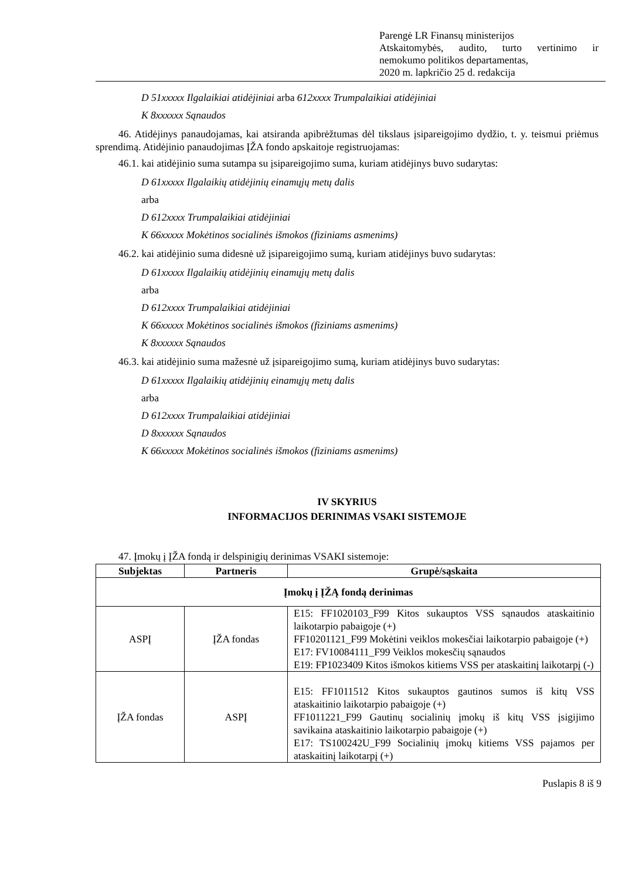Parengė LR Finansų ministerijos
Atskaitomybės, audito, turto vertinimo ir
nemokumo politikos departamentas,
2020 m. lapkričio 25 d. redakcija
D 51xxxxx Ilgalaikiai atidėjiniai arba 612xxxx Trumpalaikiai atidėjiniai
K 8xxxxxx Sąnaudos
46. Atidėjinys panaudojamas, kai atsiranda apibrėžtumas dėl tikslaus įsipareigojimo dydžio, t. y. teismui priėmus sprendimą. Atidėjinio panaudojimas ĮŽA fondo apskaitoje registruojamas:
46.1. kai atidėjinio suma sutampa su įsipareigojimo suma, kuriam atidėjinys buvo sudarytas:
D 61xxxxx Ilgalaikių atidėjinių einamųjų metų dalis
arba
D 612xxxx Trumpalaikiai atidėjiniai
K 66xxxxx Mokėtinos socialinės išmokos (fiziniams asmenims)
46.2. kai atidėjinio suma didesnė už įsipareigojimo sumą, kuriam atidėjinys buvo sudarytas:
D 61xxxxx Ilgalaikių atidėjinių einamųjų metų dalis
arba
D 612xxxx Trumpalaikiai atidėjiniai
K 66xxxxx Mokėtinos socialinės išmokos (fiziniams asmenims)
K 8xxxxxx Sąnaudos
46.3. kai atidėjinio suma mažesnė už įsipareigojimo sumą, kuriam atidėjinys buvo sudarytas:
D 61xxxxx Ilgalaikių atidėjinių einamųjų metų dalis
arba
D 612xxxx Trumpalaikiai atidėjiniai
D 8xxxxxx Sąnaudos
K 66xxxxx Mokėtinos socialinės išmokos (fiziniams asmenims)
IV SKYRIUS
INFORMACIJOS DERINIMAS VSAKI SISTEMOJE
47. Įmokų į ĮŽA fondą ir delspinigių derinimas VSAKI sistemoje:
| Subjektas | Partneris | Grupė/sąskaita |
| --- | --- | --- |
| Įmokų į ĮŽĄ fondą derinimas | | |
| ASPĮ | ĮŽA fondas | E15: FF1020103_F99 Kitos sukauptos VSS sąnaudos ataskaitinio laikotarpio pabaigoje (+) FF10201121_F99 Mokėtini veiklos mokesčiai laikotarpio pabaigoje (+) E17: FV10084111_F99 Veiklos mokesčių sąnaudos E19: FP1023409 Kitos išmokos kitiems VSS per ataskaitinį laikotarpį (-) |
| ĮŽA fondas | ASPĮ | E15: FF1011512 Kitos sukauptos gautinos sumos iš kitų VSS ataskaitinio laikotarpio pabaigoje (+) FF1011221_F99 Gautinų socialinių įmokų iš kitų VSS įsigijimo savikaina ataskaitinio laikotarpio pabaigoje (+) E17: TS100242U_F99 Socialinių įmokų kitiems VSS pajamos per ataskaitinį laikotarpį (+) |
Puslapis 8 iš 9